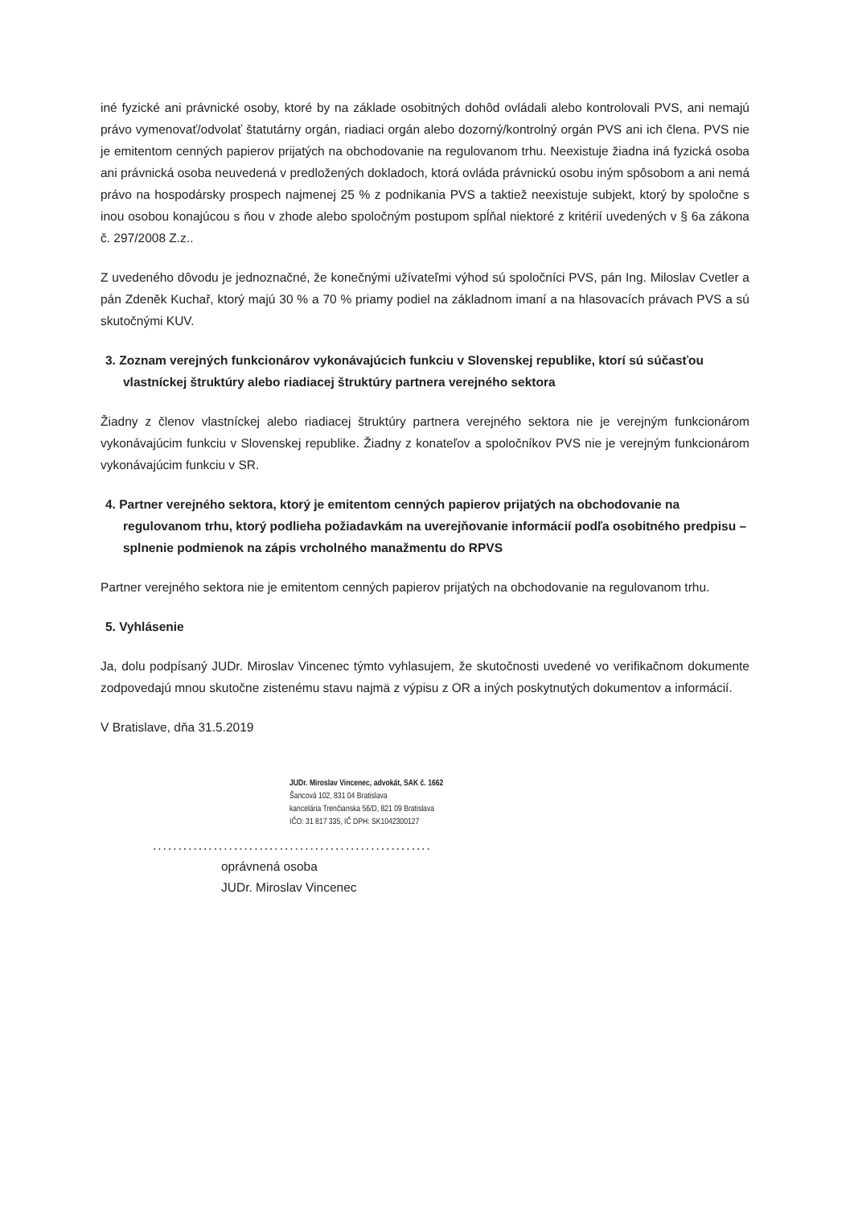iné fyzické ani právnické osoby, ktoré by na základe osobitných dohôd ovládali alebo kontrolovali PVS, ani nemajú právo vymenovať/odvolať štatutárny orgán, riadiaci orgán alebo dozorný/kontrolný orgán PVS ani ich člena. PVS nie je emitentom cenných papierov prijatých na obchodovanie na regulovanom trhu. Neexistuje žiadna iná fyzická osoba ani právnická osoba neuvedená v predložených dokladoch, ktorá ovláda právnickú osobu iným spôsobom a ani nemá právo na hospodársky prospech najmenej 25 % z podnikania PVS a taktiež neexistuje subjekt, ktorý by spoločne s inou osobou konajúcou s ňou v zhode alebo spoločným postupom spĺňal niektoré z kritérií uvedených v § 6a zákona č. 297/2008 Z.z..
Z uvedeného dôvodu je jednoznačné, že konečnými užívateľmi výhod sú spoločníci PVS, pán Ing. Miloslav Cvetler a pán Zdeněk Kuchař, ktorý majú 30 % a 70 % priamy podiel na základnom imaní a na hlasovacích právach PVS a sú skutočnými KUV.
3. Zoznam verejných funkcionárov vykonávajúcich funkciu v Slovenskej republike, ktorí sú súčasťou vlastníckej štruktúry alebo riadiacej štruktúry partnera verejného sektora
Žiadny z členov vlastníckej alebo riadiacej štruktúry partnera verejného sektora nie je verejným funkcionárom vykonávajúcim funkciu v Slovenskej republike. Žiadny z konateľov a spoločníkov PVS nie je verejným funkcionárom vykonávajúcim funkciu v SR.
4. Partner verejného sektora, ktorý je emitentom cenných papierov prijatých na obchodovanie na regulovanom trhu, ktorý podlieha požiadavkám na uverejňovanie informácií podľa osobitného predpisu – splnenie podmienok na zápis vrcholného manažmentu do RPVS
Partner verejného sektora nie je emitentom cenných papierov prijatých na obchodovanie na regulovanom trhu.
5. Vyhlásenie
Ja, dolu podpísaný JUDr. Miroslav Vincenec týmto vyhlasujem, že skutočnosti uvedené vo verifikačnom dokumente zodpovedajú mnou skutočne zistenému stavu najmä z výpisu z OR a iných poskytnutých dokumentov a informácií.
V Bratislave, dňa 31.5.2019
JUDr. Miroslav Vincenec, advokát, SAK č. 1662
Šancová 102, 831 04 Bratislava
kancelária Trenčianska 56/D, 821 09 Bratislava
IČO: 31 817 335, IČ DPH: SK1042300127
.......................................................
oprávnená osoba
JUDr. Miroslav Vincenec